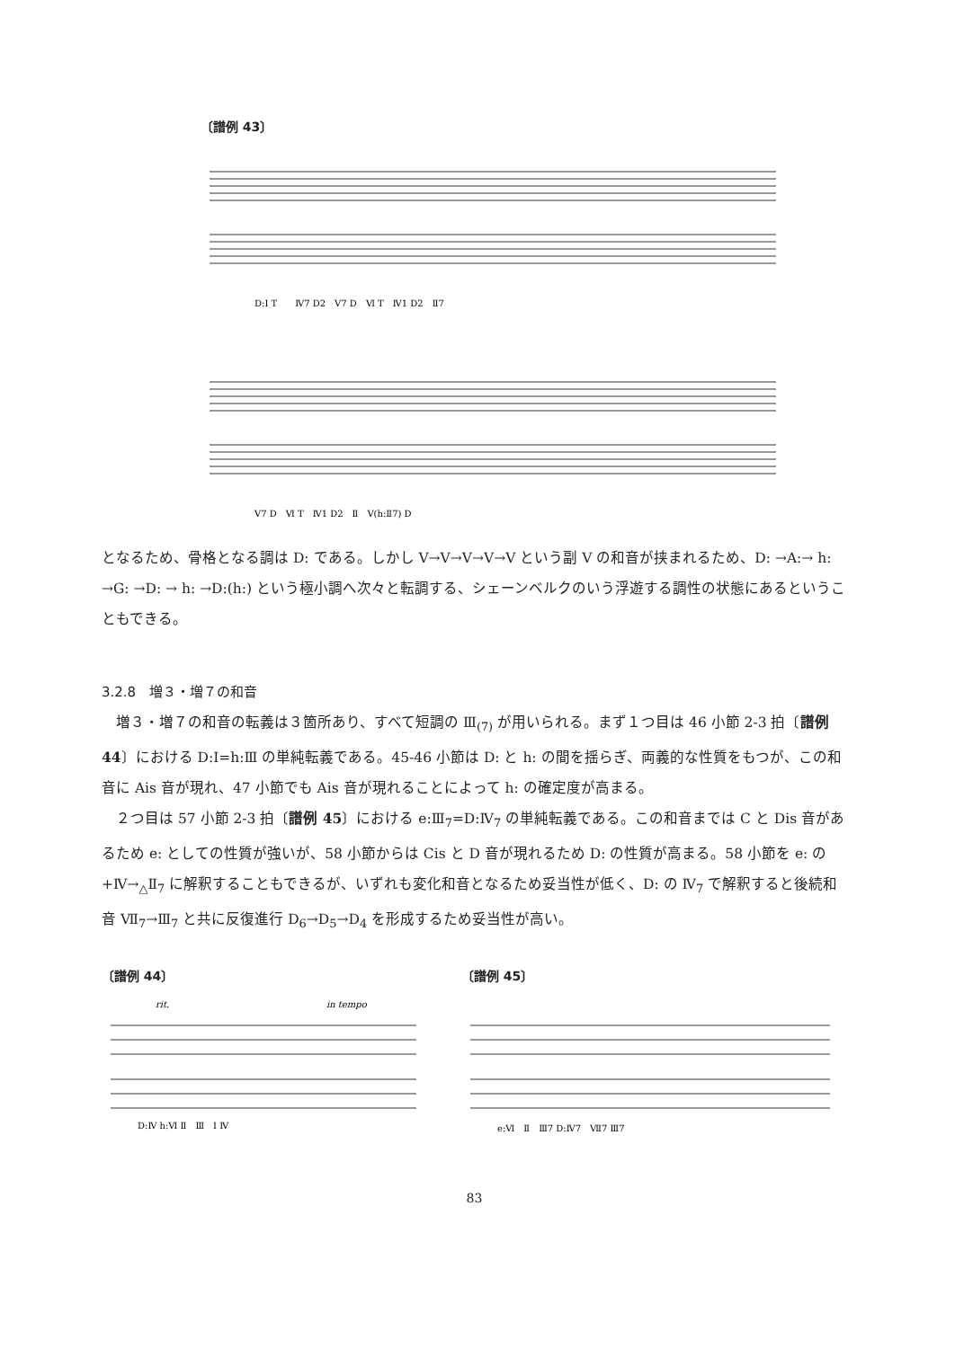〔譜例 43〕
D:Ⅰ T　　Ⅳ7 D2　Ⅴ7 D　Ⅵ T　Ⅳ1 D2　Ⅱ7
Ⅴ7 D　Ⅵ T　Ⅳ1 D2　Ⅱ　Ⅴ(h:Ⅱ7) D
となるため、骨格となる調は D: である。しかし Ⅴ→Ⅴ→Ⅴ→Ⅴ→Ⅴ という副 Ⅴ の和音が挟まれるため、D: →A:→ h: →G: →D: → h: →D:(h:) という極小調へ次々と転調する、シェーンベルクのいう浮遊する調性の状態にあるということもできる。
3.2.8　増３・増７の和音
　増３・増７の和音の転義は３箇所あり、すべて短調の Ⅲ<sub>(7)</sub> が用いられる。まず１つ目は 46 小節 2-3 拍〔譜例 44〕における D:Ⅰ=h:Ⅲ の単純転義である。45-46 小節は D: と h: の間を揺らぎ、両義的な性質をもつが、この和音に Ais 音が現れ、47 小節でも Ais 音が現れることによって h: の確定度が高まる。
　２つ目は 57 小節 2-3 拍〔譜例 45〕における e:Ⅲ<sub>7</sub>=D:Ⅳ<sub>7</sub> の単純転義である。この和音までは C と Dis 音があるため e: としての性質が強いが、58 小節からは Cis と D 音が現れるため D: の性質が高まる。58 小節を e: の +Ⅳ→<sub>△</sub>Ⅱ<sub>7</sub> に解釈することもできるが、いずれも変化和音となるため妥当性が低く、D: の Ⅳ<sub>7</sub> で解釈すると後続和音 Ⅶ<sub>7</sub>→Ⅲ<sub>7</sub> と共に反復進行 D<sub>6</sub>→D<sub>5</sub>→D<sub>4</sub> を形成するため妥当性が高い。
〔譜例 44〕
rit.
in tempo
D:Ⅳ h:Ⅵ Ⅱ　Ⅲ　Ⅰ Ⅳ
〔譜例 45〕
e:Ⅵ　Ⅱ　Ⅲ7 D:Ⅳ7　Ⅶ7 Ⅲ7
83